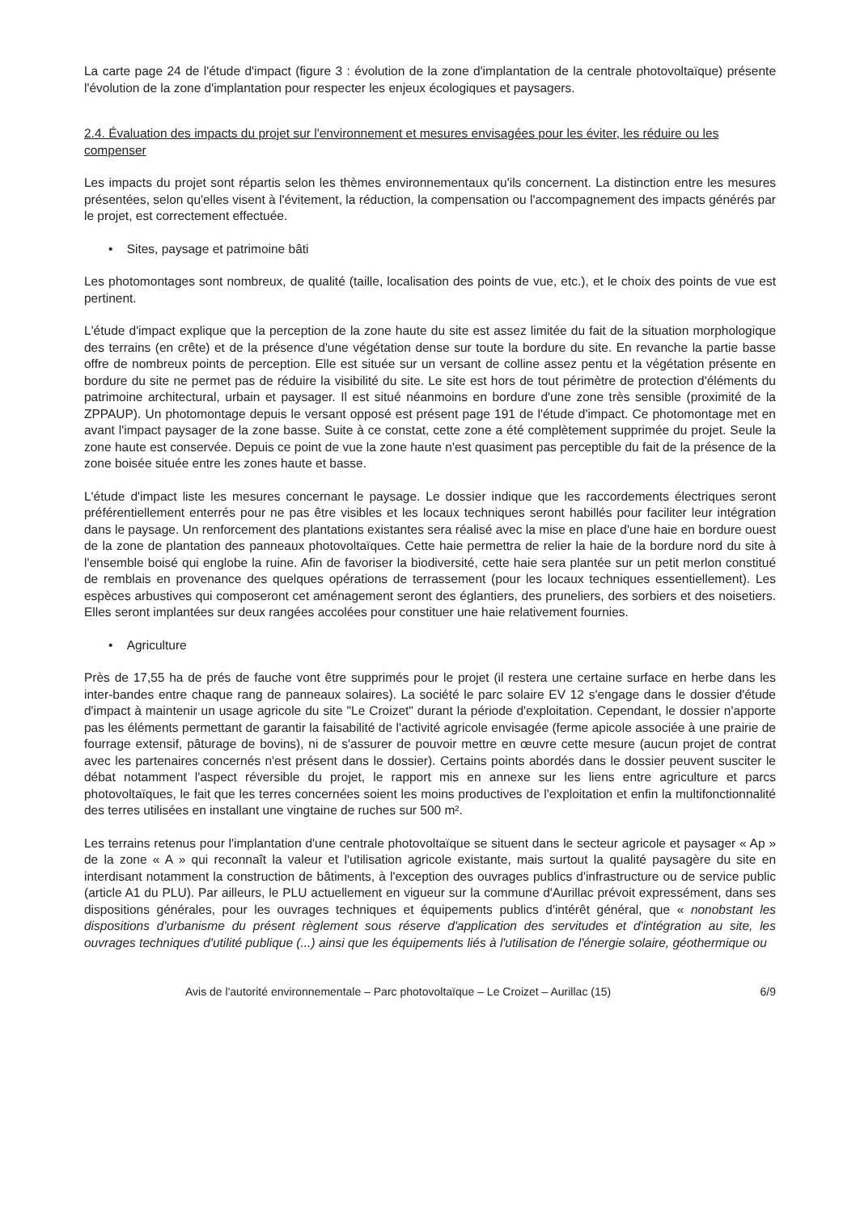La carte page 24 de l'étude d'impact (figure 3 : évolution de la zone d'implantation de la centrale photovoltaïque) présente l'évolution de la zone d'implantation pour respecter les enjeux écologiques et paysagers.
2.4. Évaluation des impacts du projet sur l'environnement et mesures envisagées pour les éviter, les réduire ou les compenser
Les impacts du projet sont répartis selon les thèmes environnementaux qu'ils concernent. La distinction entre les mesures présentées, selon qu'elles visent à l'évitement, la réduction, la compensation ou l'accompagnement des impacts générés par le projet, est correctement effectuée.
• Sites, paysage et patrimoine bâti
Les photomontages sont nombreux, de qualité (taille, localisation des points de vue, etc.), et le choix des points de vue est pertinent.
L'étude d'impact explique que la perception de la zone haute du site est assez limitée du fait de la situation morphologique des terrains (en crête) et de la présence d'une végétation dense sur toute la bordure du site. En revanche la partie basse offre de nombreux points de perception. Elle est située sur un versant de colline assez pentu et la végétation présente en bordure du site ne permet pas de réduire la visibilité du site. Le site est hors de tout périmètre de protection d'éléments du patrimoine architectural, urbain et paysager. Il est situé néanmoins en bordure d'une zone très sensible (proximité de la ZPPAUP). Un photomontage depuis le versant opposé est présent page 191 de l'étude d'impact. Ce photomontage met en avant l'impact paysager de la zone basse. Suite à ce constat, cette zone a été complètement supprimée du projet. Seule la zone haute est conservée. Depuis ce point de vue la zone haute n'est quasiment pas perceptible du fait de la présence de la zone boisée située entre les zones haute et basse.
L'étude d'impact liste les mesures concernant le paysage. Le dossier indique que les raccordements électriques seront préférentiellement enterrés pour ne pas être visibles et les locaux techniques seront habillés pour faciliter leur intégration dans le paysage. Un renforcement des plantations existantes sera réalisé avec la mise en place d'une haie en bordure ouest de la zone de plantation des panneaux photovoltaïques. Cette haie permettra de relier la haie de la bordure nord du site à l'ensemble boisé qui englobe la ruine. Afin de favoriser la biodiversité, cette haie sera plantée sur un petit merlon constitué de remblais en provenance des quelques opérations de terrassement (pour les locaux techniques essentiellement). Les espèces arbustives qui composeront cet aménagement seront des églantiers, des pruneliers, des sorbiers et des noisetiers. Elles seront implantées sur deux rangées accolées pour constituer une haie relativement fournies.
• Agriculture
Près de 17,55 ha de prés de fauche vont être supprimés pour le projet (il restera une certaine surface en herbe dans les inter-bandes entre chaque rang de panneaux solaires). La société le parc solaire EV 12 s'engage dans le dossier d'étude d'impact à maintenir un usage agricole du site "Le Croizet" durant la période d'exploitation. Cependant, le dossier n'apporte pas les éléments permettant de garantir la faisabilité de l'activité agricole envisagée (ferme apicole associée à une prairie de fourrage extensif, pâturage de bovins), ni de s'assurer de pouvoir mettre en œuvre cette mesure (aucun projet de contrat avec les partenaires concernés n'est présent dans le dossier). Certains points abordés dans le dossier peuvent susciter le débat notamment l'aspect réversible du projet, le rapport mis en annexe sur les liens entre agriculture et parcs photovoltaïques, le fait que les terres concernées soient les moins productives de l'exploitation et enfin la multifonctionnalité des terres utilisées en installant une vingtaine de ruches sur 500 m².
Les terrains retenus pour l'implantation d'une centrale photovoltaïque se situent dans le secteur agricole et paysager « Ap » de la zone « A » qui reconnaît la valeur et l'utilisation agricole existante, mais surtout la qualité paysagère du site en interdisant notamment la construction de bâtiments, à l'exception des ouvrages publics d'infrastructure ou de service public (article A1 du PLU). Par ailleurs, le PLU actuellement en vigueur sur la commune d'Aurillac prévoit expressément, dans ses dispositions générales, pour les ouvrages techniques et équipements publics d'intérêt général, que « nonobstant les dispositions d'urbanisme du présent règlement sous réserve d'application des servitudes et d'intégration au site, les ouvrages techniques d'utilité publique (...) ainsi que les équipements liés à l'utilisation de l'énergie solaire, géothermique ou
Avis de l'autorité environnementale – Parc photovoltaïque – Le Croizet – Aurillac (15) 6/9